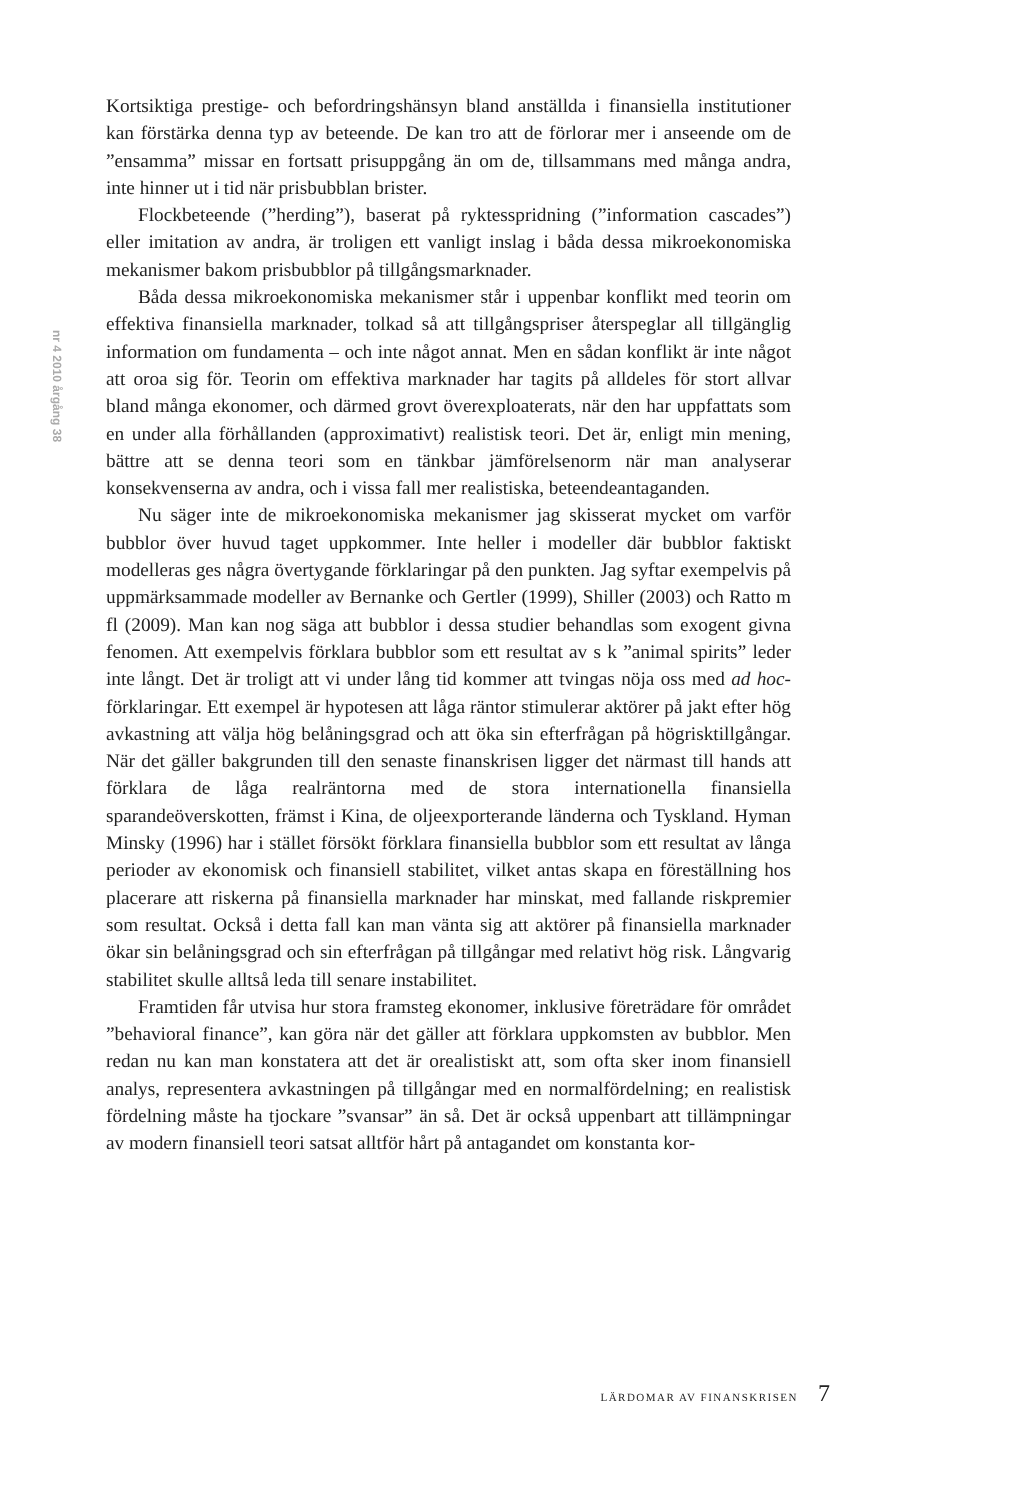nr 4 2010 årgång 38
Kortsiktiga prestige- och befordringshänsyn bland anställda i finansiella institutioner kan förstärka denna typ av beteende. De kan tro att de förlorar mer i anseende om de ”ensamma” missar en fortsatt prisuppgång än om de, tillsammans med många andra, inte hinner ut i tid när prisbubblan brister.
Flockbeteende (”herding”), baserat på ryktesspridning (”information cascades”) eller imitation av andra, är troligen ett vanligt inslag i båda dessa mikroekonomiska mekanismer bakom prisbubblor på tillgångsmarknader.
Båda dessa mikroekonomiska mekanismer står i uppenbar konflikt med teorin om effektiva finansiella marknader, tolkad så att tillgångspriser återspeglar all tillgänglig information om fundamenta – och inte något annat. Men en sådan konflikt är inte något att oroa sig för. Teorin om effektiva marknader har tagits på alldeles för stort allvar bland många ekonomer, och därmed grovt överexploaterats, när den har uppfattats som en under alla förhållanden (approximativt) realistisk teori. Det är, enligt min mening, bättre att se denna teori som en tänkbar jämförelsenorm när man analyserar konsekvenserna av andra, och i vissa fall mer realistiska, beteendeantaganden.
Nu säger inte de mikroekonomiska mekanismer jag skisserat mycket om varför bubblor över huvud taget uppkommer. Inte heller i modeller där bubblor faktiskt modelleras ges några övertygande förklaringar på den punkten. Jag syftar exempelvis på uppmärksammade modeller av Bernanke och Gertler (1999), Shiller (2003) och Ratto m fl (2009). Man kan nog säga att bubblor i dessa studier behandlas som exogent givna fenomen. Att exempelvis förklara bubblor som ett resultat av s k ”animal spirits” leder inte långt. Det är troligt att vi under lång tid kommer att tvingas nöja oss med ad hoc-förklaringar. Ett exempel är hypotesen att låga räntor stimulerar aktörer på jakt efter hög avkastning att välja hög belåningsgrad och att öka sin efterfrågan på högrisktillgångar. När det gäller bakgrunden till den senaste finanskrisen ligger det närmast till hands att förklara de låga realräntorna med de stora internationella finansiella sparandeöverskotten, främst i Kina, de oljeexporterande länderna och Tyskland. Hyman Minsky (1996) har i stället försökt förklara finansiella bubblor som ett resultat av långa perioder av ekonomisk och finansiell stabilitet, vilket antas skapa en föreställning hos placerare att riskerna på finansiella marknader har minskat, med fallande riskpremier som resultat. Också i detta fall kan man vänta sig att aktörer på finansiella marknader ökar sin belåningsgrad och sin efterfrågan på tillgångar med relativt hög risk. Långvarig stabilitet skulle alltså leda till senare instabilitet.
Framtiden får utvisa hur stora framsteg ekonomer, inklusive företrädare för området ”behavioral finance”, kan göra när det gäller att förklara uppkomsten av bubblor. Men redan nu kan man konstatera att det är orealistiskt att, som ofta sker inom finansiell analys, representera avkastningen på tillgångar med en normalfördelning; en realistisk fördelning måste ha tjockare ”svansar” än så. Det är också uppenbart att tillämpningar av modern finansiell teori satsat alltför hårt på antagandet om konstanta kor-
LÄRDOMAR AV FINANSKRISEN 7